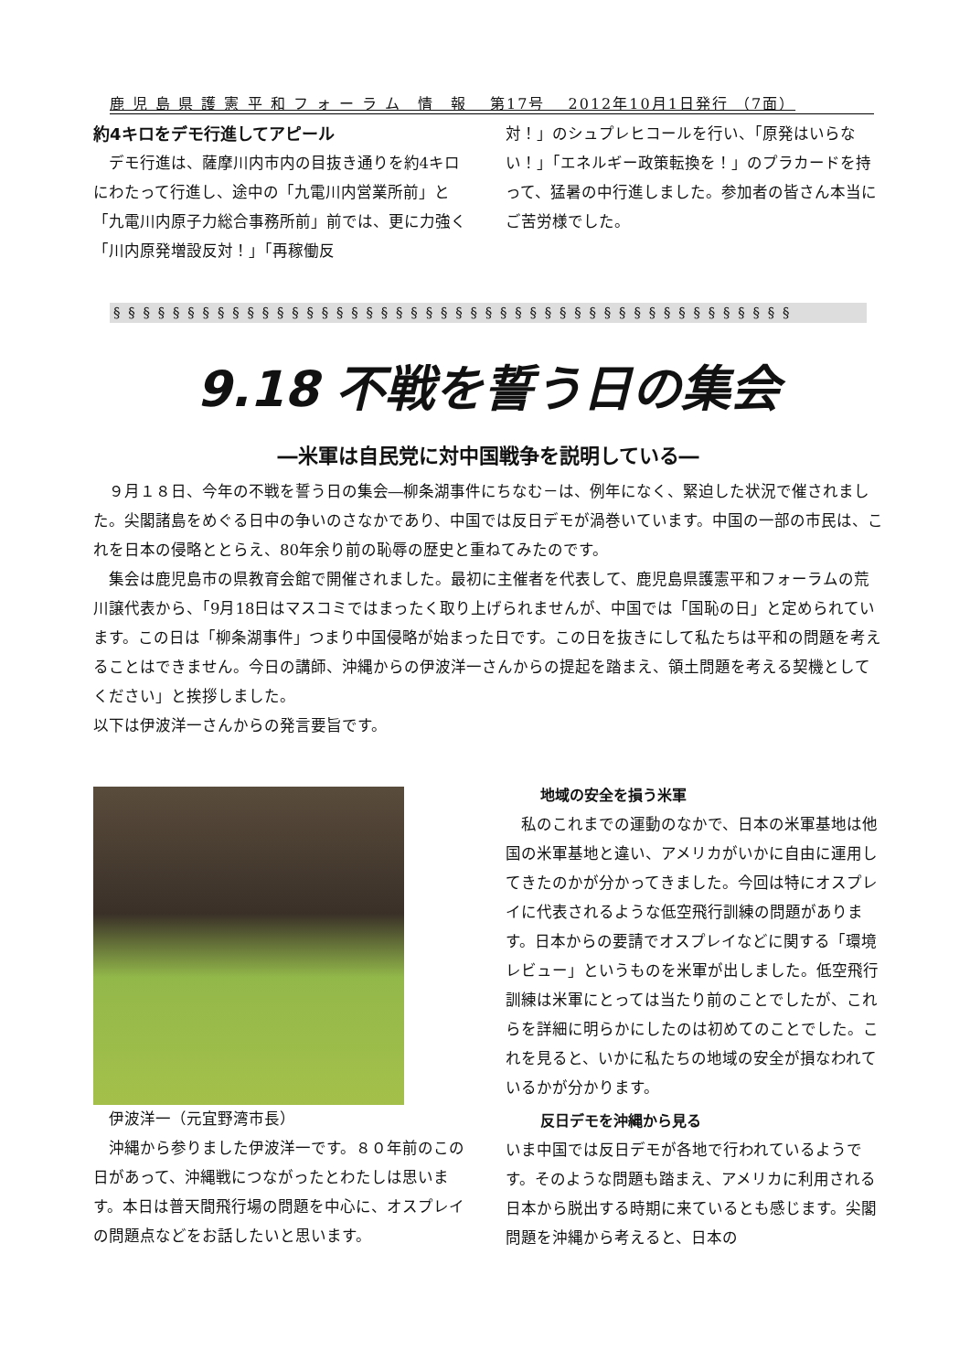鹿 児 島 県 護 憲 平 和 フ ォ ー ラ ム　情　報　 第17号　 2012年10月1日発行 （7面）
約4キロをデモ行進してアピール
デモ行進は、薩摩川内市内の目抜き通りを約4キロにわたって行進し、途中の「九電川内営業所前」と「九電川内原子力総合事務所前」前では、更に力強く「川内原発増設反対！」「再稼働反
対！」のシュプレヒコールを行い、「原発はいらない！」「エネルギー政策転換を！」のプラカードを持って、猛暑の中行進しました。参加者の皆さん本当にご苦労様でした。
§ § § § § § § § § § § § § § § § § § § § § § § § § § § § § § § § § § § § § § § § § § § § § §
9.18 不戦を誓う日の集会
―米軍は自民党に対中国戦争を説明している―
９月１８日、今年の不戦を誓う日の集会―柳条湖事件にちなむ－は、例年になく、緊迫した状況で催されました。尖閣諸島をめぐる日中の争いのさなかであり、中国では反日デモが渦巻いています。中国の一部の市民は、これを日本の侵略ととらえ、80年余り前の恥辱の歴史と重ねてみたのです。
集会は鹿児島市の県教育会館で開催されました。最初に主催者を代表して、鹿児島県護憲平和フォーラムの荒川譲代表から、「9月18日はマスコミではまったく取り上げられませんが、中国では「国恥の日」と定められています。この日は「柳条湖事件」つまり中国侵略が始まった日です。この日を抜きにして私たちは平和の問題を考えることはできません。今日の講師、沖縄からの伊波洋一さんからの提起を踏まえ、領土問題を考える契機としてください」と挨拶しました。
以下は伊波洋一さんからの発言要旨です。
伊波洋一（元宜野湾市長）
沖縄から参りました伊波洋一です。８０年前のこの日があって、沖縄戦につながったとわたしは思います。本日は普天間飛行場の問題を中心に、オスプレイの問題点などをお話したいと思います。
地域の安全を損う米軍
私のこれまでの運動のなかで、日本の米軍基地は他国の米軍基地と違い、アメリカがいかに自由に運用してきたのかが分かってきました。今回は特にオスプレイに代表されるような低空飛行訓練の問題があります。日本からの要請でオスプレイなどに関する「環境レビュー」というものを米軍が出しました。低空飛行訓練は米軍にとっては当たり前のことでしたが、これらを詳細に明らかにしたのは初めてのことでした。これを見ると、いかに私たちの地域の安全が損なわれているかが分かります。
反日デモを沖縄から見る
いま中国では反日デモが各地で行われているようです。そのような問題も踏まえ、アメリカに利用される日本から脱出する時期に来ているとも感じます。尖閣問題を沖縄から考えると、日本の